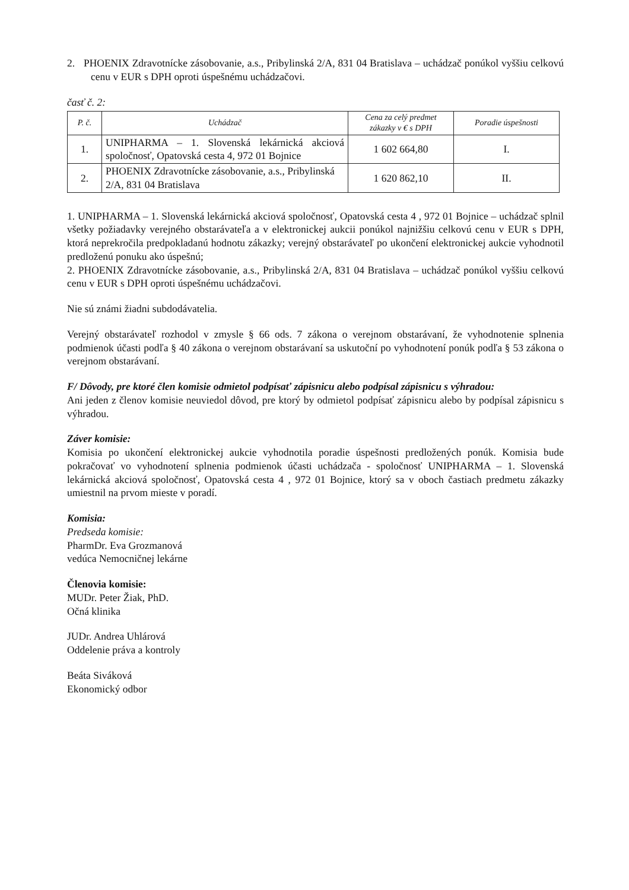2. PHOENIX Zdravotnícke zásobovanie, a.s., Pribylinská 2/A, 831 04 Bratislava – uchádzač ponúkol vyššiu celkovú cenu v EUR s DPH oproti úspešnému uchádzačovi.
časť č. 2:
| P. č. | Uchádzač | Cena za celý predmet zákazky v € s DPH | Poradie úspešnosti |
| --- | --- | --- | --- |
| 1. | UNIPHARMA – 1. Slovenská lekárnická akciová spoločnosť, Opatovská cesta 4, 972 01 Bojnice | 1 602 664,80 | I. |
| 2. | PHOENIX Zdravotnícke zásobovanie, a.s., Pribylinská 2/A, 831 04 Bratislava | 1 620 862,10 | II. |
1. UNIPHARMA – 1. Slovenská lekárnická akciová spoločnosť, Opatovská cesta 4 , 972 01 Bojnice – uchádzač splnil všetky požiadavky verejného obstarávateľa a v elektronickej aukcii ponúkol najnižšiu celkovú cenu v EUR s DPH, ktorá neprekročila predpokladanú hodnotu zákazky; verejný obstarávateľ po ukončení elektronickej aukcie vyhodnotil predloženú ponuku ako úspešnú;
2. PHOENIX Zdravotnícke zásobovanie, a.s., Pribylinská 2/A, 831 04 Bratislava – uchádzač ponúkol vyššiu celkovú cenu v EUR s DPH oproti úspešnému uchádzačovi.
Nie sú známi žiadni subdodávatelia.
Verejný obstarávateľ rozhodol v zmysle § 66 ods. 7 zákona o verejnom obstarávaní, že vyhodnotenie splnenia podmienok účasti podľa § 40 zákona o verejnom obstarávaní sa uskutoční po vyhodnotení ponúk podľa § 53 zákona o verejnom obstarávaní.
F/ Dôvody, pre ktoré člen komisie odmietol podpísať zápisnicu alebo podpísal zápisnicu s výhradou:
Ani jeden z členov komisie neuviedol dôvod, pre ktorý by odmietol podpísať zápisnicu alebo by podpísal zápisnicu s výhradou.
Záver komisie:
Komisia po ukončení elektronickej aukcie vyhodnotila poradie úspešnosti predložených ponúk. Komisia bude pokračovať vo vyhodnotení splnenia podmienok účasti uchádzača - spoločnosť UNIPHARMA – 1. Slovenská lekárnická akciová spoločnosť, Opatovská cesta 4 , 972 01 Bojnice, ktorý sa v oboch častiach predmetu zákazky umiestnil na prvom mieste v poradí.
Komisia:
Predseda komisie:
PharmDr. Eva Grozmanová
vedúca Nemocničnej lekárne
Členovia komisie:
MUDr. Peter Žiak, PhD.
Očná klinika
JUDr. Andrea Uhlárová
Oddelenie práva a kontroly
Beáta Siváková
Ekonomický odbor